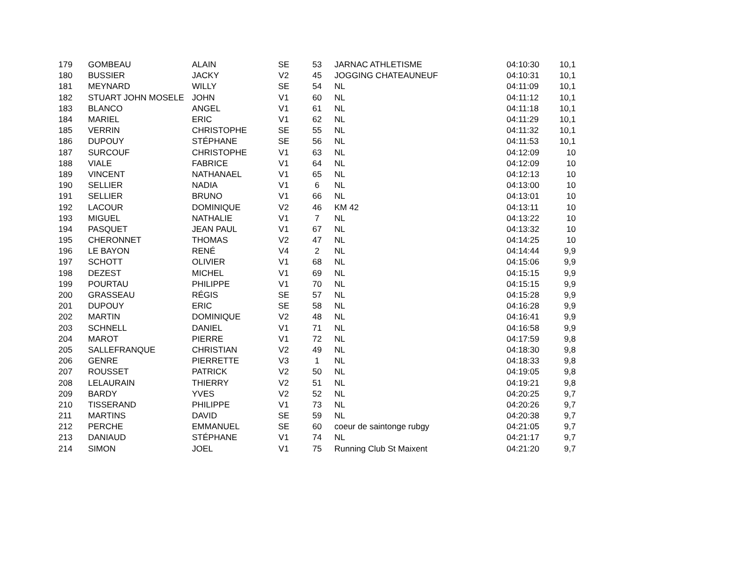| 179 | GOMBEAU | ALAIN | SE | 53 | JARNAC ATHLETISME | 04:10:30 | 10,1 |
| 180 | BUSSIER | JACKY | V2 | 45 | JOGGING CHATEAUNEUF | 04:10:31 | 10,1 |
| 181 | MEYNARD | WILLY | SE | 54 | NL | 04:11:09 | 10,1 |
| 182 | STUART JOHN MOSELE | JOHN | V1 | 60 | NL | 04:11:12 | 10,1 |
| 183 | BLANCO | ANGEL | V1 | 61 | NL | 04:11:18 | 10,1 |
| 184 | MARIEL | ERIC | V1 | 62 | NL | 04:11:29 | 10,1 |
| 185 | VERRIN | CHRISTOPHE | SE | 55 | NL | 04:11:32 | 10,1 |
| 186 | DUPOUY | STÉPHANE | SE | 56 | NL | 04:11:53 | 10,1 |
| 187 | SURCOUF | CHRISTOPHE | V1 | 63 | NL | 04:12:09 | 10 |
| 188 | VIALE | FABRICE | V1 | 64 | NL | 04:12:09 | 10 |
| 189 | VINCENT | NATHANAEL | V1 | 65 | NL | 04:12:13 | 10 |
| 190 | SELLIER | NADIA | V1 | 6 | NL | 04:13:00 | 10 |
| 191 | SELLIER | BRUNO | V1 | 66 | NL | 04:13:01 | 10 |
| 192 | LACOUR | DOMINIQUE | V2 | 46 | KM 42 | 04:13:11 | 10 |
| 193 | MIGUEL | NATHALIE | V1 | 7 | NL | 04:13:22 | 10 |
| 194 | PASQUET | JEAN PAUL | V1 | 67 | NL | 04:13:32 | 10 |
| 195 | CHERONNET | THOMAS | V2 | 47 | NL | 04:14:25 | 10 |
| 196 | LE BAYON | RENÉ | V4 | 2 | NL | 04:14:44 | 9,9 |
| 197 | SCHOTT | OLIVIER | V1 | 68 | NL | 04:15:06 | 9,9 |
| 198 | DEZEST | MICHEL | V1 | 69 | NL | 04:15:15 | 9,9 |
| 199 | POURTAU | PHILIPPE | V1 | 70 | NL | 04:15:15 | 9,9 |
| 200 | GRASSEAU | RÉGIS | SE | 57 | NL | 04:15:28 | 9,9 |
| 201 | DUPOUY | ERIC | SE | 58 | NL | 04:16:28 | 9,9 |
| 202 | MARTIN | DOMINIQUE | V2 | 48 | NL | 04:16:41 | 9,9 |
| 203 | SCHNELL | DANIEL | V1 | 71 | NL | 04:16:58 | 9,9 |
| 204 | MAROT | PIERRE | V1 | 72 | NL | 04:17:59 | 9,8 |
| 205 | SALLEFRANQUE | CHRISTIAN | V2 | 49 | NL | 04:18:30 | 9,8 |
| 206 | GENRE | PIERRETTE | V3 | 1 | NL | 04:18:33 | 9,8 |
| 207 | ROUSSET | PATRICK | V2 | 50 | NL | 04:19:05 | 9,8 |
| 208 | LELAURAIN | THIERRY | V2 | 51 | NL | 04:19:21 | 9,8 |
| 209 | BARDY | YVES | V2 | 52 | NL | 04:20:25 | 9,7 |
| 210 | TISSERAND | PHILIPPE | V1 | 73 | NL | 04:20:26 | 9,7 |
| 211 | MARTINS | DAVID | SE | 59 | NL | 04:20:38 | 9,7 |
| 212 | PERCHE | EMMANUEL | SE | 60 | coeur de saintonge rubgy | 04:21:05 | 9,7 |
| 213 | DANIAUD | STÉPHANE | V1 | 74 | NL | 04:21:17 | 9,7 |
| 214 | SIMON | JOEL | V1 | 75 | Running Club St Maixent | 04:21:20 | 9,7 |